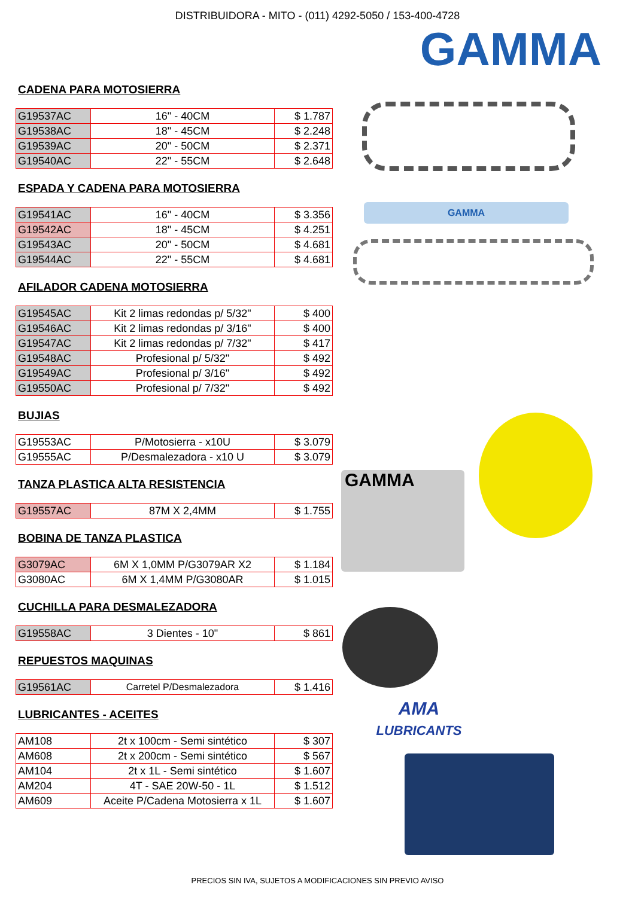DISTRIBUIDORA - MITO - (011) 4292-5050 / 153-400-4728
GAMMA
CADENA PARA MOTOSIERRA
| G19537AC | 16" - 40CM | $ 1.787 |
| G19538AC | 18" - 45CM | $ 2.248 |
| G19539AC | 20" - 50CM | $ 2.371 |
| G19540AC | 22" - 55CM | $ 2.648 |
ESPADA Y CADENA PARA MOTOSIERRA
| G19541AC | 16" - 40CM | $ 3.356 |
| G19542AC | 18" - 45CM | $ 4.251 |
| G19543AC | 20" - 50CM | $ 4.681 |
| G19544AC | 22" - 55CM | $ 4.681 |
AFILADOR CADENA MOTOSIERRA
| G19545AC | Kit 2 limas redondas p/ 5/32" | $ 400 |
| G19546AC | Kit 2 limas redondas p/ 3/16" | $ 400 |
| G19547AC | Kit 2 limas redondas p/ 7/32" | $ 417 |
| G19548AC | Profesional p/ 5/32" | $ 492 |
| G19549AC | Profesional p/ 3/16" | $ 492 |
| G19550AC | Profesional p/ 7/32" | $ 492 |
BUJIAS
| G19553AC | P/Motosierra - x10U | $ 3.079 |
| G19555AC | P/Desmalezadora - x10 U | $ 3.079 |
TANZA PLASTICA ALTA RESISTENCIA
| G19557AC | 87M X 2,4MM | $ 1.755 |
BOBINA DE TANZA PLASTICA
| G3079AC | 6M X 1,0MM P/G3079AR X2 | $ 1.184 |
| G3080AC | 6M X 1,4MM P/G3080AR | $ 1.015 |
CUCHILLA PARA DESMALEZADORA
| G19558AC | 3 Dientes - 10" | $ 861 |
REPUESTOS MAQUINAS
| G19561AC | Carretel P/Desmalezadora | $ 1.416 |
LUBRICANTES - ACEITES
| AM108 | 2t x 100cm - Semi sintético | $ 307 |
| AM608 | 2t x 200cm - Semi sintético | $ 567 |
| AM104 | 2t x 1L - Semi sintético | $ 1.607 |
| AM204 | 4T - SAE 20W-50 - 1L | $ 1.512 |
| AM609 | Aceite P/Cadena Motosierra x 1L | $ 1.607 |
GAMMA
GAMMA
AMA
LUBRICANTS
PRECIOS SIN IVA, SUJETOS A MODIFICACIONES SIN PREVIO AVISO